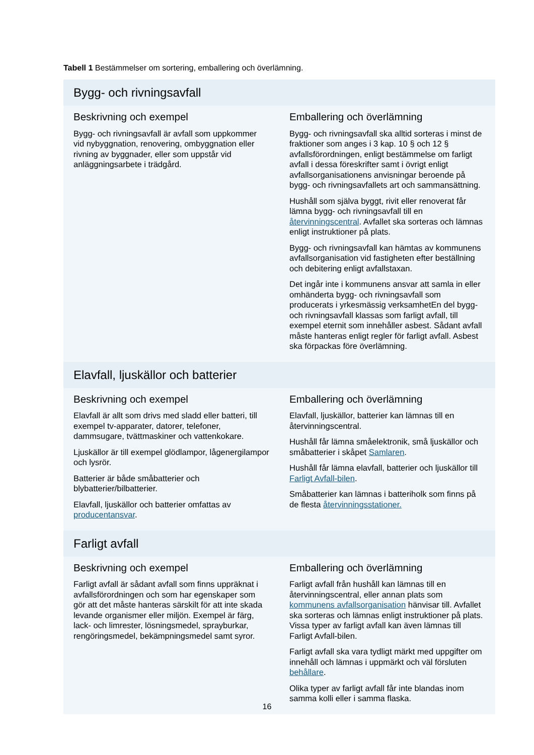Tabell 1 Bestämmelser om sortering, emballering och överlämning.
| Bygg- och rivningsavfall | |
| --- | --- |
| Beskrivning och exempel Bygg- och rivningsavfall är avfall som uppkommer vid nybyggnation, renovering, ombyggnation eller rivning av byggnader, eller som uppstår vid anläggningsarbete i trädgård. | Emballering och överlämning Bygg- och rivningsavfall ska alltid sorteras i minst de fraktioner som anges i 3 kap. 10 § och 12 § avfallsförordningen, enligt bestämmelse om farligt avfall i dessa föreskrifter samt i övrigt enligt avfallsorganisationens anvisningar beroende på bygg- och rivningsavfallets art och sammansättning. Hushåll som själva byggt, rivit eller renoverat får lämna bygg- och rivningsavfall till en återvinningscentral . Avfallet ska sorteras och lämnas enligt instruktioner på plats. Bygg- och rivningsavfall kan hämtas av kommunens avfallsorganisation vid fastigheten efter beställning och debitering enligt avfallstaxan. Det ingår inte i kommunens ansvar att samla in eller omhänderta bygg- och rivningsavfall som producerats i yrkesmässig verksamhetEn del bygg- och rivningsavfall klassas som farligt avfall, till exempel eternit som innehåller asbest. Sådant avfall måste hanteras enligt regler för farligt avfall. Asbest ska förpackas före överlämning. |
| Elavfall, ljuskällor och batterier | |
| Beskrivning och exempel Elavfall är allt som drivs med sladd eller batteri, till exempel tv-apparater, datorer, telefoner, dammsugare, tvättmaskiner och vattenkokare. Ljuskällor är till exempel glödlampor, lågenergilampor och lysrör. Batterier är både småbatterier och blybatterier/bilbatterier. Elavfall, ljuskällor och batterier omfattas av producentansvar . | Emballering och överlämning Elavfall, ljuskällor, batterier kan lämnas till en återvinningscentral. Hushåll får lämna småelektronik, små ljuskällor och småbatterier i skåpet Samlaren . Hushåll får lämna elavfall, batterier och ljuskällor till Farligt Avfall-bilen . Småbatterier kan lämnas i batteriholk som finns på de flesta återvinningsstationer. |
| Farligt avfall | |
| Beskrivning och exempel Farligt avfall är sådant avfall som finns uppräknat i avfallsförordningen och som har egenskaper som gör att det måste hanteras särskilt för att inte skada levande organismer eller miljön. Exempel är färg, lack- och limrester, lösningsmedel, sprayburkar, rengöringsmedel, bekämpningsmedel samt syror. | Emballering och överlämning Farligt avfall från hushåll kan lämnas till en återvinningscentral, eller annan plats som kommunens avfallsorganisation hänvisar till. Avfallet ska sorteras och lämnas enligt instruktioner på plats. Vissa typer av farligt avfall kan även lämnas till Farligt Avfall-bilen. Farligt avfall ska vara tydligt märkt med uppgifter om innehåll och lämnas i uppmärkt och väl försluten behållare . Olika typer av farligt avfall får inte blandas inom samma kolli eller i samma flaska. |
16